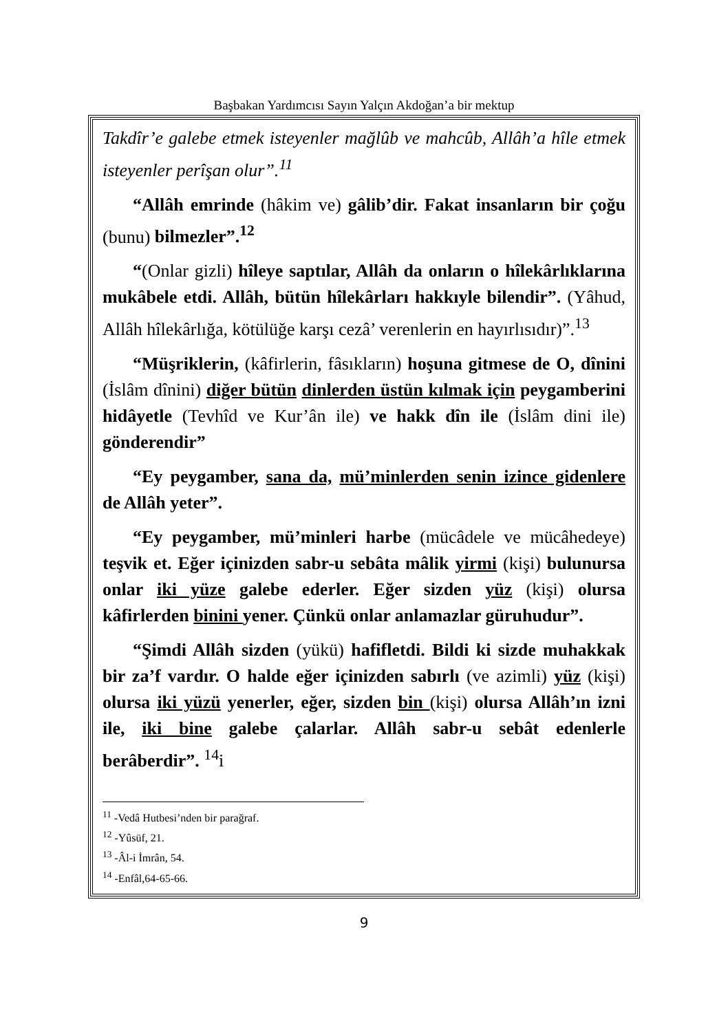Başbakan Yardımcısı Sayın Yalçın Akdoğan’a bir mektup
Takdîr’e galebe etmek isteyenler mağlûb ve mahcûb, Allâh’a hîle etmek isteyenler perîşan olur”.<sup>11</sup>
“Allâh emrinde (hâkim ve) gâlib’dir. Fakat insanların bir çoğu (bunu) bilmezler”.<sup>12</sup>
“(Onlar gizli) hîleye saptılar, Allâh da onların o hîlekârlıklarına mukâbele etdi. Allâh, bütün hîlekârları hakkıyle bilendir”. (Yâhud, Allâh hîlekârlığa, kötülüğe karşı cezâ’ verenlerin en hayırlısıdır)”.<sup>13</sup>
“Müşriklerin, (kâfirlerin, fâsıkların) hoşuna gitmese de O, dînini (İslâm dînini) diğer bütün dinlerden üstün kılmak için peygamberini hidâyetle (Tevhîd ve Kur’ân ile) ve hakk dîn ile (İslâm dini ile) gönderendir”
“Ey peygamber, sana da, mü’minlerden senin izince gidenlere de Allâh yeter”.
“Ey peygamber, mü’minleri harbe (mücâdele ve mücâhedeye) teşvik et. Eğer içinizden sabr-u sebâta mâlik yirmi (kişi) bulunursa onlar iki yüze galebe ederler. Eğer sizden yüz (kişi) olursa kâfirlerden binini yener. Çünkü onlar anlamazlar güruhudur”.
“Şimdi Allâh sizden (yükü) hafifletdi. Bildi ki sizde muhakkak bir za’f vardır. O halde eğer içinizden sabırlı (ve azimli) yüz (kişi) olursa iki yüzü yenerler, eğer, sizden bin (kişi) olursa Allâh’ın izni ile, iki bine galebe çalarlar. Allâh sabr-u sebât edenlerle berâberdir”. <sup>14</sup>i
<sup>11</sup> -Vedâ Hutbesi’nden bir parağraf.
<sup>12</sup> -Yûsüf, 21.
<sup>13</sup> -Âl-i İmrân, 54.
<sup>14</sup> -Enfâl,64-65-66.
9